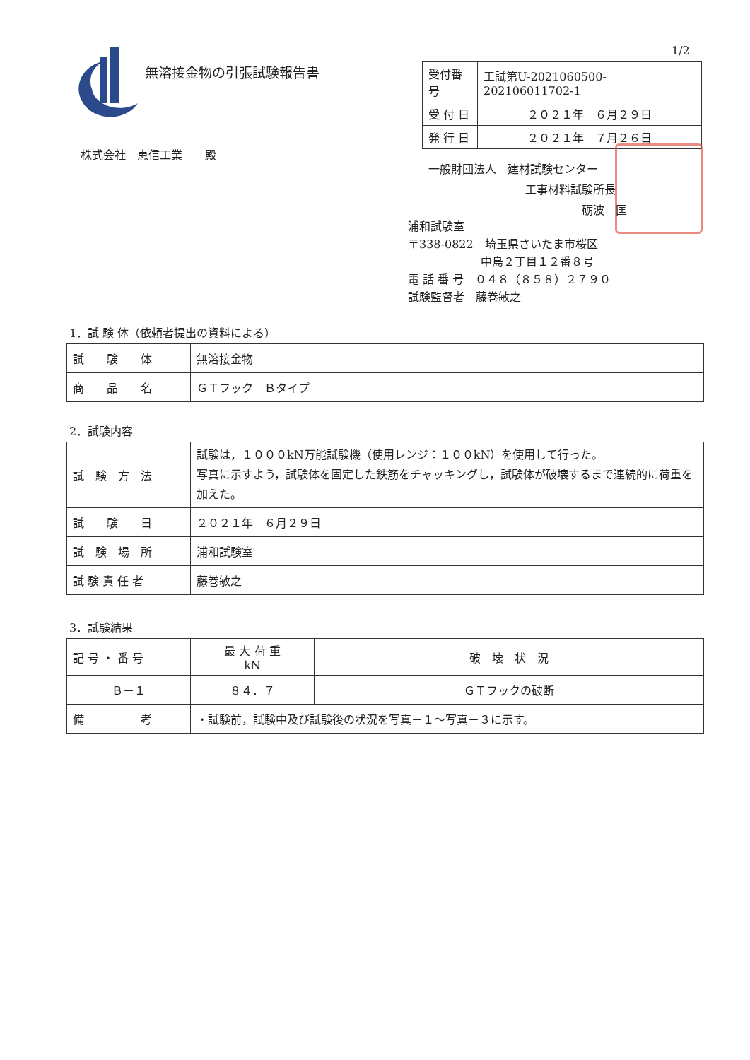1/2
無溶接金物の引張試験報告書
| 受付番号 | 工試第U-2021060500-202106011702-1 |
| 受 付 日 | ２０２１年 ６月２９日 |
| 発 行 日 | ２０２１年 ７月２６日 |
株式会社　恵信工業　　殿
一般財団法人　建材試験センター
工事材料試験所長
砺波　匡
浦和試験室
〒338-0822　埼玉県さいたま市桜区
中島２丁目１２番８号
電 話 番 号　０４８（８５８）２７９０
試験監督者　藤巻敏之
1．試 験 体（依頼者提出の資料による）
| 試 験 体 | 無溶接金物 |
| 商 品 名 | ＧＴフック Ｂタイプ |
2．試験内容
| 試 験 方 法 | 試験は，１０００kN万能試験機（使用レンジ：１００kN）を使用して行った。 写真に示すよう，試験体を固定した鉄筋をチャッキングし，試験体が破壊するまで連続的に荷重を加えた。 |
| 試 験 日 | ２０２１年 ６月２９日 |
| 試 験 場 所 | 浦和試験室 |
| 試 験 責 任 者 | 藤巻敏之 |
3．試験結果
| 記 号 ・ 番 号 | 最 大 荷 重 kN | 破 壊 状 況 |
| Ｂ－１ | ８４．７ | ＧＴフックの破断 |
| 備 考 | ・試験前，試験中及び試験後の状況を写真－１～写真－３に示す。 | |